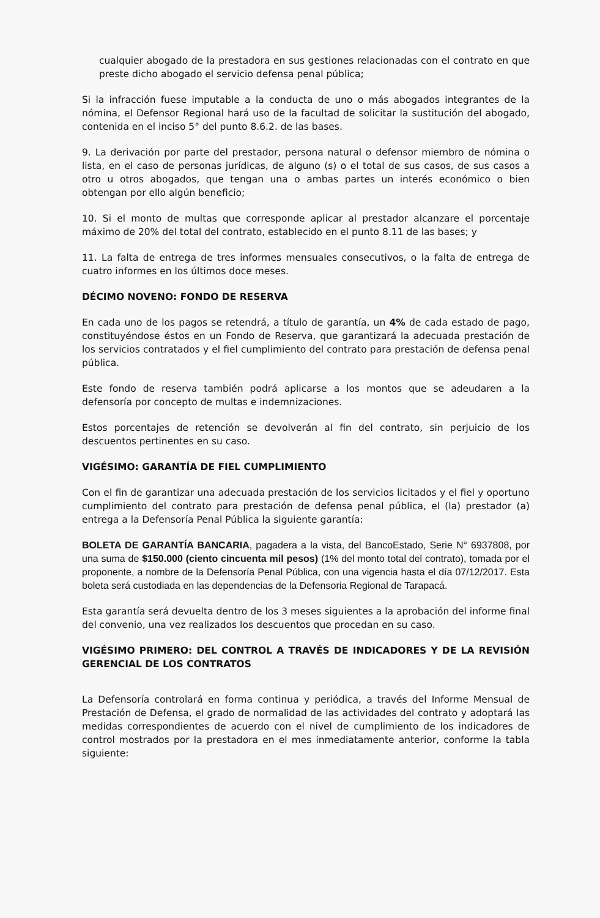cualquier abogado de la prestadora en sus gestiones relacionadas con el contrato en que preste dicho abogado el servicio defensa penal pública;
Si la infracción fuese imputable a la conducta de uno o más abogados integrantes de la nómina, el Defensor Regional hará uso de la facultad de solicitar la sustitución del abogado, contenida en el inciso 5° del punto 8.6.2. de las bases.
9. La derivación por parte del prestador, persona natural o defensor miembro de nómina o lista, en el caso de personas jurídicas, de alguno (s) o el total de sus casos, de sus casos a otro u otros abogados, que tengan una o ambas partes un interés económico o bien obtengan por ello algún beneficio;
10. Si el monto de multas que corresponde aplicar al prestador alcanzare el porcentaje máximo de 20% del total del contrato, establecido en el punto 8.11 de las bases; y
11. La falta de entrega de tres informes mensuales consecutivos, o la falta de entrega de cuatro informes en los últimos doce meses.
DÉCIMO NOVENO: FONDO DE RESERVA
En cada uno de los pagos se retendrá, a título de garantía, un 4% de cada estado de pago, constituyéndose éstos en un Fondo de Reserva, que garantizará la adecuada prestación de los servicios contratados y el fiel cumplimiento del contrato para prestación de defensa penal pública.
Este fondo de reserva también podrá aplicarse a los montos que se adeudaren a la defensoría por concepto de multas e indemnizaciones.
Estos porcentajes de retención se devolverán al fin del contrato, sin perjuicio de los descuentos pertinentes en su caso.
VIGÉSIMO: GARANTÍA DE FIEL CUMPLIMIENTO
Con el fin de garantizar una adecuada prestación de los servicios licitados y el fiel y oportuno cumplimiento del contrato para prestación de defensa penal pública, el (la) prestador (a) entrega a la Defensoría Penal Pública la siguiente garantía:
BOLETA DE GARANTÍA BANCARIA, pagadera a la vista, del BancoEstado, Serie N° 6937808, por una suma de $150.000 (ciento cincuenta mil pesos) (1% del monto total del contrato), tomada por el proponente, a nombre de la Defensoría Penal Pública, con una vigencia hasta el día 07/12/2017. Esta boleta será custodiada en las dependencias de la Defensoria Regional de Tarapacá.
Esta garantía será devuelta dentro de los 3 meses siguientes a la aprobación del informe final del convenio, una vez realizados los descuentos que procedan en su caso.
VIGÉSIMO PRIMERO: DEL CONTROL A TRAVÉS DE INDICADORES Y DE LA REVISIÓN GERENCIAL DE LOS CONTRATOS
La Defensoría controlará en forma continua y periódica, a través del Informe Mensual de Prestación de Defensa, el grado de normalidad de las actividades del contrato y adoptará las medidas correspondientes de acuerdo con el nivel de cumplimiento de los indicadores de control mostrados por la prestadora en el mes inmediatamente anterior, conforme la tabla siguiente: